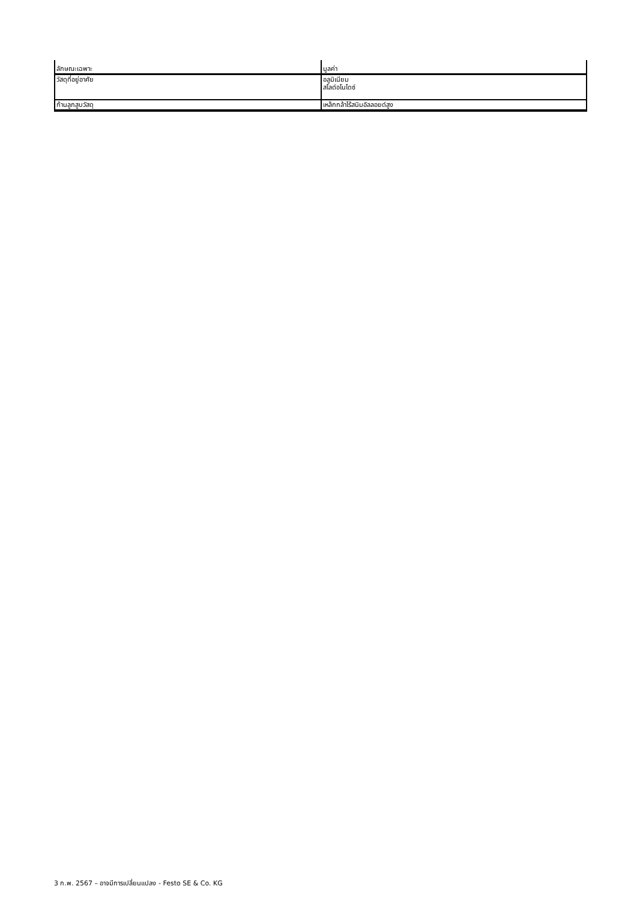| ลักษณะเฉพาะ | มูลค่า |
| วัสดุที่อยู่อาศัย | อลูมิเนียม สไลด์อโนไดซ์ |
| ก้านลูกสูบวัสดุ | เหล็กกล้าไร้สนิมอัลลอยด์สูง |
3 ก.พ. 2567 – อาจมีการเปลี่ยนแปลง - Festo SE & Co. KG